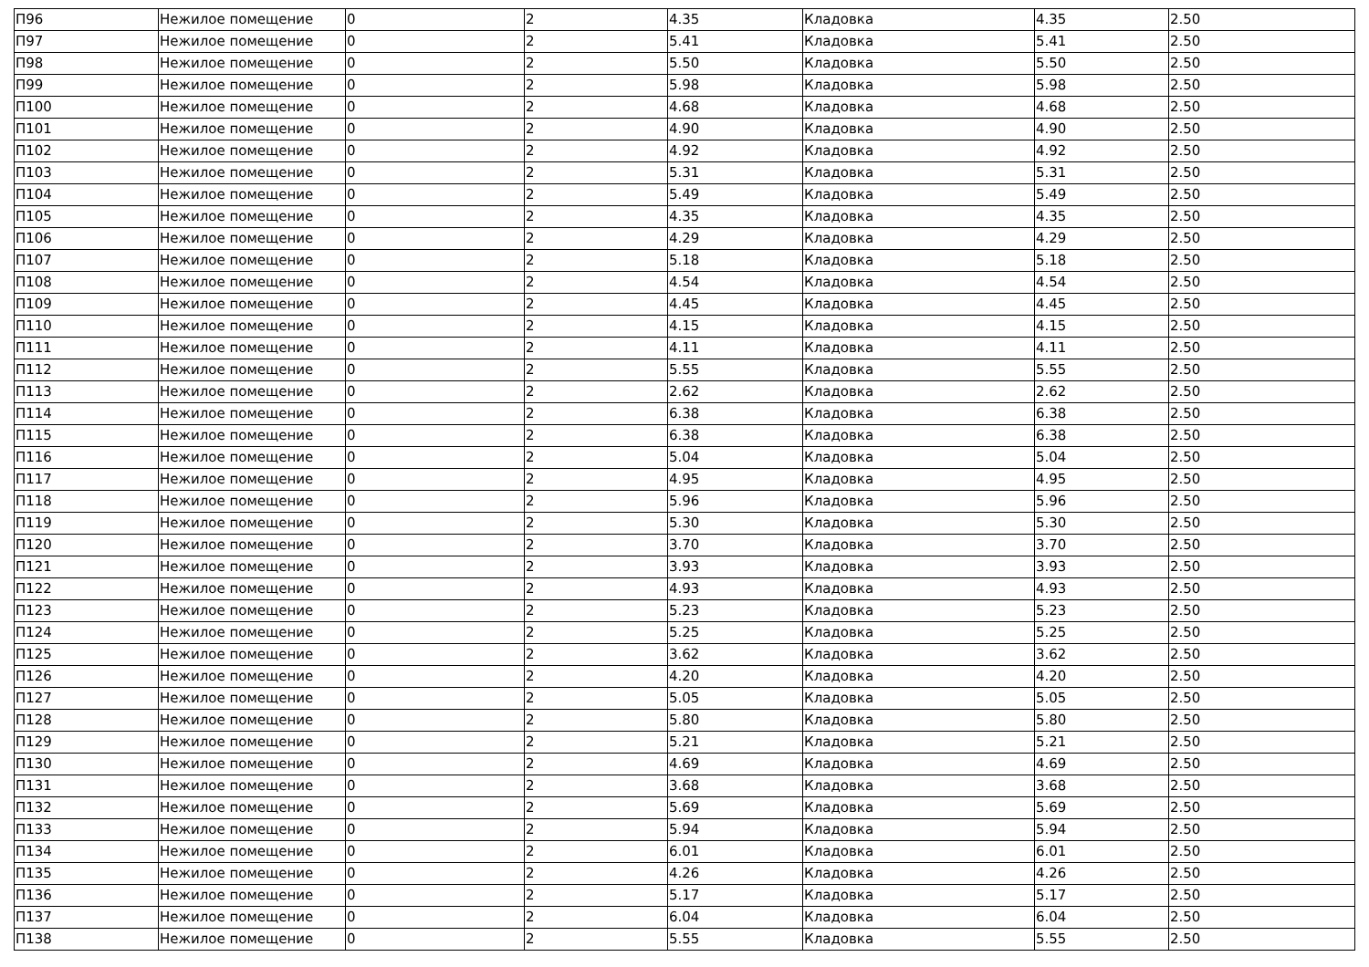| П96 | Нежилое помещение | 0 | 2 | 4.35 | Кладовка | 4.35 | 2.50 |
| П97 | Нежилое помещение | 0 | 2 | 5.41 | Кладовка | 5.41 | 2.50 |
| П98 | Нежилое помещение | 0 | 2 | 5.50 | Кладовка | 5.50 | 2.50 |
| П99 | Нежилое помещение | 0 | 2 | 5.98 | Кладовка | 5.98 | 2.50 |
| П100 | Нежилое помещение | 0 | 2 | 4.68 | Кладовка | 4.68 | 2.50 |
| П101 | Нежилое помещение | 0 | 2 | 4.90 | Кладовка | 4.90 | 2.50 |
| П102 | Нежилое помещение | 0 | 2 | 4.92 | Кладовка | 4.92 | 2.50 |
| П103 | Нежилое помещение | 0 | 2 | 5.31 | Кладовка | 5.31 | 2.50 |
| П104 | Нежилое помещение | 0 | 2 | 5.49 | Кладовка | 5.49 | 2.50 |
| П105 | Нежилое помещение | 0 | 2 | 4.35 | Кладовка | 4.35 | 2.50 |
| П106 | Нежилое помещение | 0 | 2 | 4.29 | Кладовка | 4.29 | 2.50 |
| П107 | Нежилое помещение | 0 | 2 | 5.18 | Кладовка | 5.18 | 2.50 |
| П108 | Нежилое помещение | 0 | 2 | 4.54 | Кладовка | 4.54 | 2.50 |
| П109 | Нежилое помещение | 0 | 2 | 4.45 | Кладовка | 4.45 | 2.50 |
| П110 | Нежилое помещение | 0 | 2 | 4.15 | Кладовка | 4.15 | 2.50 |
| П111 | Нежилое помещение | 0 | 2 | 4.11 | Кладовка | 4.11 | 2.50 |
| П112 | Нежилое помещение | 0 | 2 | 5.55 | Кладовка | 5.55 | 2.50 |
| П113 | Нежилое помещение | 0 | 2 | 2.62 | Кладовка | 2.62 | 2.50 |
| П114 | Нежилое помещение | 0 | 2 | 6.38 | Кладовка | 6.38 | 2.50 |
| П115 | Нежилое помещение | 0 | 2 | 6.38 | Кладовка | 6.38 | 2.50 |
| П116 | Нежилое помещение | 0 | 2 | 5.04 | Кладовка | 5.04 | 2.50 |
| П117 | Нежилое помещение | 0 | 2 | 4.95 | Кладовка | 4.95 | 2.50 |
| П118 | Нежилое помещение | 0 | 2 | 5.96 | Кладовка | 5.96 | 2.50 |
| П119 | Нежилое помещение | 0 | 2 | 5.30 | Кладовка | 5.30 | 2.50 |
| П120 | Нежилое помещение | 0 | 2 | 3.70 | Кладовка | 3.70 | 2.50 |
| П121 | Нежилое помещение | 0 | 2 | 3.93 | Кладовка | 3.93 | 2.50 |
| П122 | Нежилое помещение | 0 | 2 | 4.93 | Кладовка | 4.93 | 2.50 |
| П123 | Нежилое помещение | 0 | 2 | 5.23 | Кладовка | 5.23 | 2.50 |
| П124 | Нежилое помещение | 0 | 2 | 5.25 | Кладовка | 5.25 | 2.50 |
| П125 | Нежилое помещение | 0 | 2 | 3.62 | Кладовка | 3.62 | 2.50 |
| П126 | Нежилое помещение | 0 | 2 | 4.20 | Кладовка | 4.20 | 2.50 |
| П127 | Нежилое помещение | 0 | 2 | 5.05 | Кладовка | 5.05 | 2.50 |
| П128 | Нежилое помещение | 0 | 2 | 5.80 | Кладовка | 5.80 | 2.50 |
| П129 | Нежилое помещение | 0 | 2 | 5.21 | Кладовка | 5.21 | 2.50 |
| П130 | Нежилое помещение | 0 | 2 | 4.69 | Кладовка | 4.69 | 2.50 |
| П131 | Нежилое помещение | 0 | 2 | 3.68 | Кладовка | 3.68 | 2.50 |
| П132 | Нежилое помещение | 0 | 2 | 5.69 | Кладовка | 5.69 | 2.50 |
| П133 | Нежилое помещение | 0 | 2 | 5.94 | Кладовка | 5.94 | 2.50 |
| П134 | Нежилое помещение | 0 | 2 | 6.01 | Кладовка | 6.01 | 2.50 |
| П135 | Нежилое помещение | 0 | 2 | 4.26 | Кладовка | 4.26 | 2.50 |
| П136 | Нежилое помещение | 0 | 2 | 5.17 | Кладовка | 5.17 | 2.50 |
| П137 | Нежилое помещение | 0 | 2 | 6.04 | Кладовка | 6.04 | 2.50 |
| П138 | Нежилое помещение | 0 | 2 | 5.55 | Кладовка | 5.55 | 2.50 |